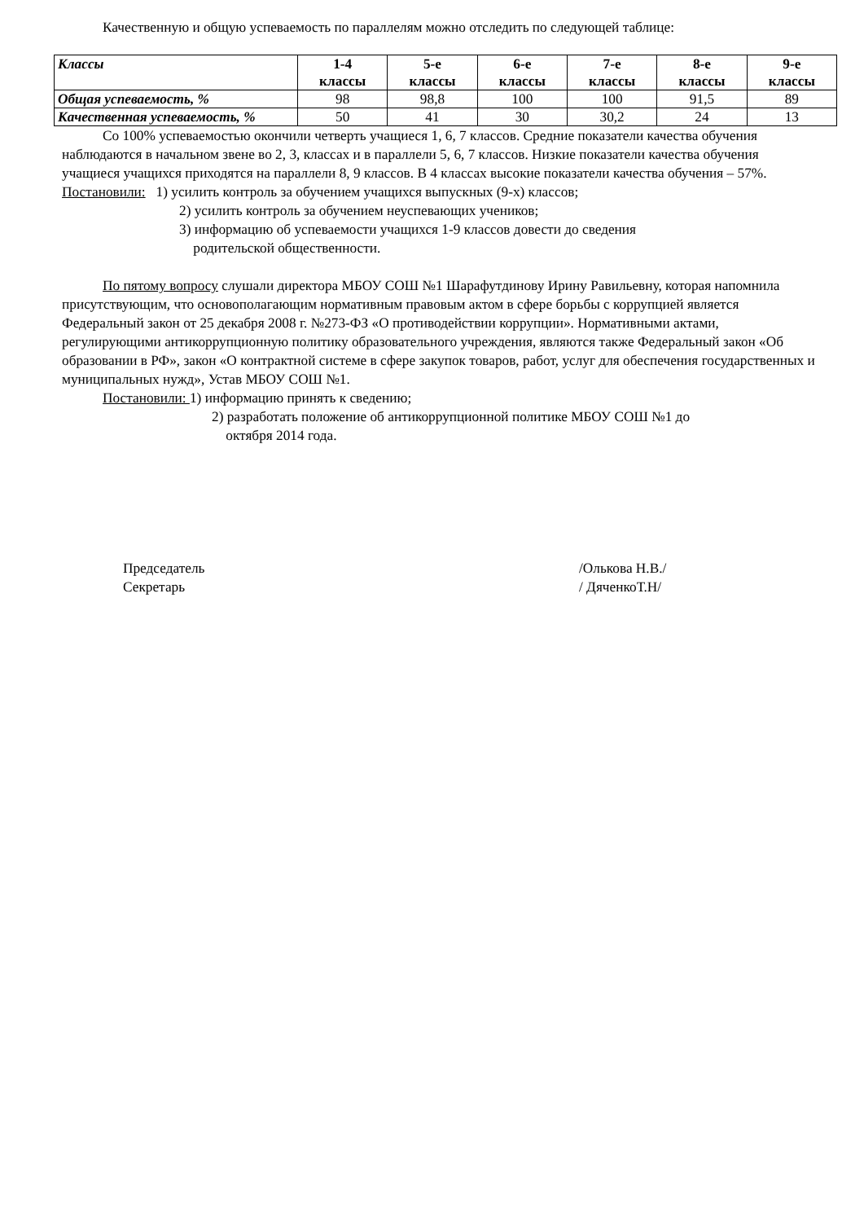Качественную и общую успеваемость по параллелям можно отследить по следующей таблице:
| Классы | 1-4 классы | 5-е классы | 6-е классы | 7-е классы | 8-е классы | 9-е классы |
| Общая успеваемость, % | 98 | 98,8 | 100 | 100 | 91,5 | 89 |
| Качественная успеваемость, % | 50 | 41 | 30 | 30,2 | 24 | 13 |
Со 100% успеваемостью окончили четверть учащиеся 1, 6, 7 классов. Средние показатели качества обучения наблюдаются в начальном звене во 2, 3, классах и в параллели 5, 6, 7 классов. Низкие показатели качества обучения учащиеся учащихся приходятся на параллели 8, 9 классов. В 4 классах высокие показатели качества обучения – 57%.
Постановили: 1) усилить контроль за обучением учащихся выпускных (9-х) классов;
2) усилить контроль за обучением неуспевающих учеников;
3) информацию об успеваемости учащихся 1-9 классов довести до сведения
родительской общественности.
По пятому вопросу слушали директора МБОУ СОШ №1 Шарафутдинову Ирину Равильевну, которая напомнила присутствующим, что основополагающим нормативным правовым актом в сфере борьбы с коррупцией является Федеральный закон от 25 декабря 2008 г. №273-ФЗ «О противодействии коррупции». Нормативными актами, регулирующими антикоррупционную политику образовательного учреждения, являются также Федеральный закон «Об образовании в РФ», закон «О контрактной системе в сфере закупок товаров, работ, услуг для обеспечения государственных и муниципальных нужд», Устав МБОУ СОШ №1.
Постановили: 1) информацию принять к сведению;
2) разработать положение об антикоррупционной политике МБОУ СОШ №1 до
октября 2014 года.
Председатель /Олькова Н.В./
Секретарь / ДяченкоТ.Н/